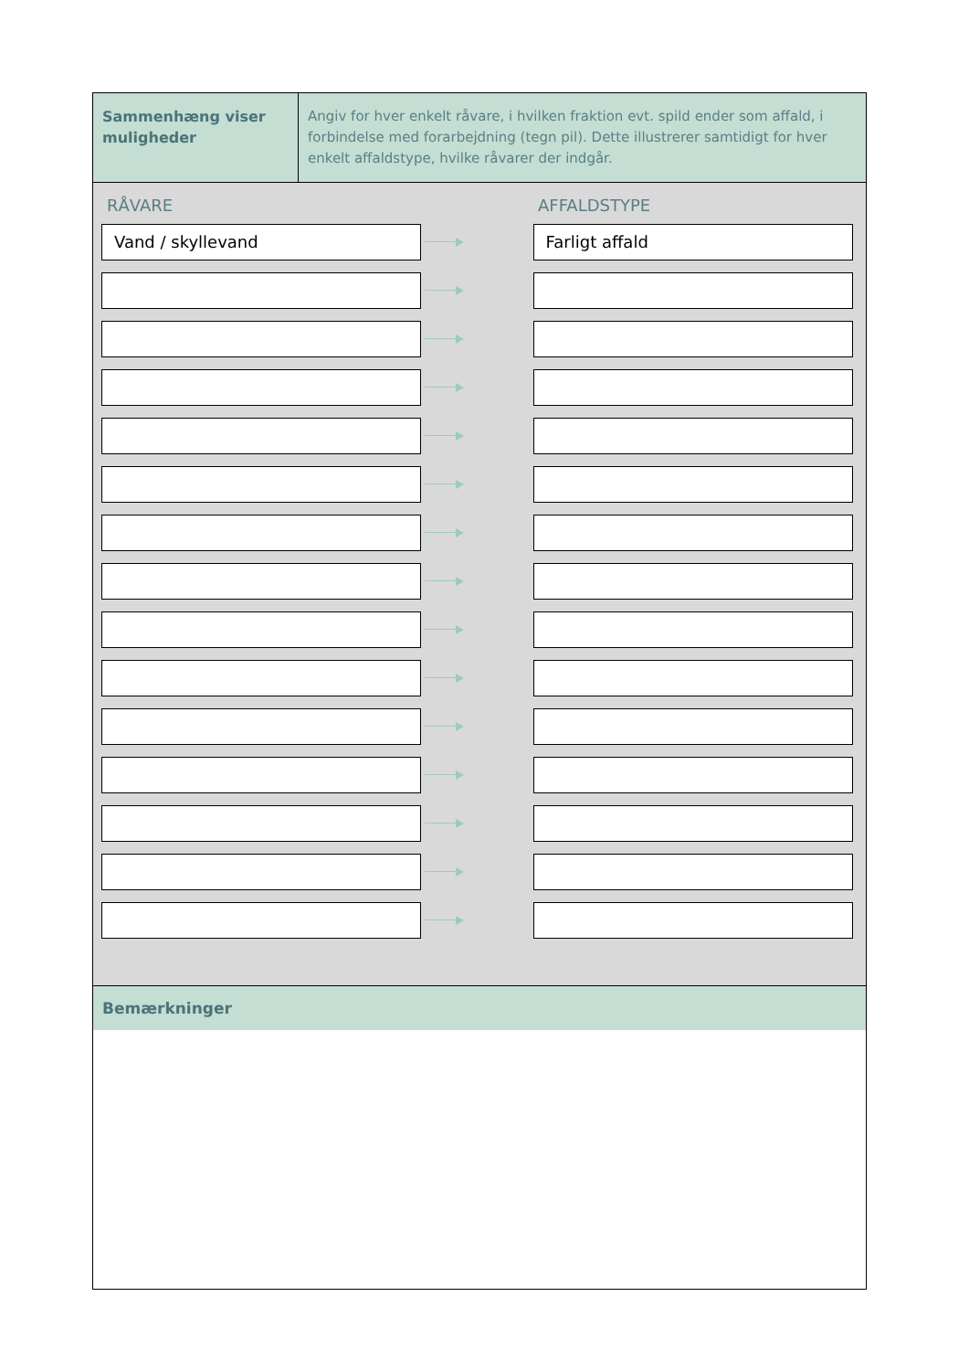Sammenhæng viser muligheder
Angiv for hver enkelt råvare, i hvilken fraktion evt. spild ender som affald, i forbindelse med forarbejdning (tegn pil). Dette illustrerer samtidigt for hver enkelt affaldstype, hvilke råvarer der indgår.
RÅVARE AFFALDSTYPE
Vand / skyllevand Farligt affald
Bemærkninger